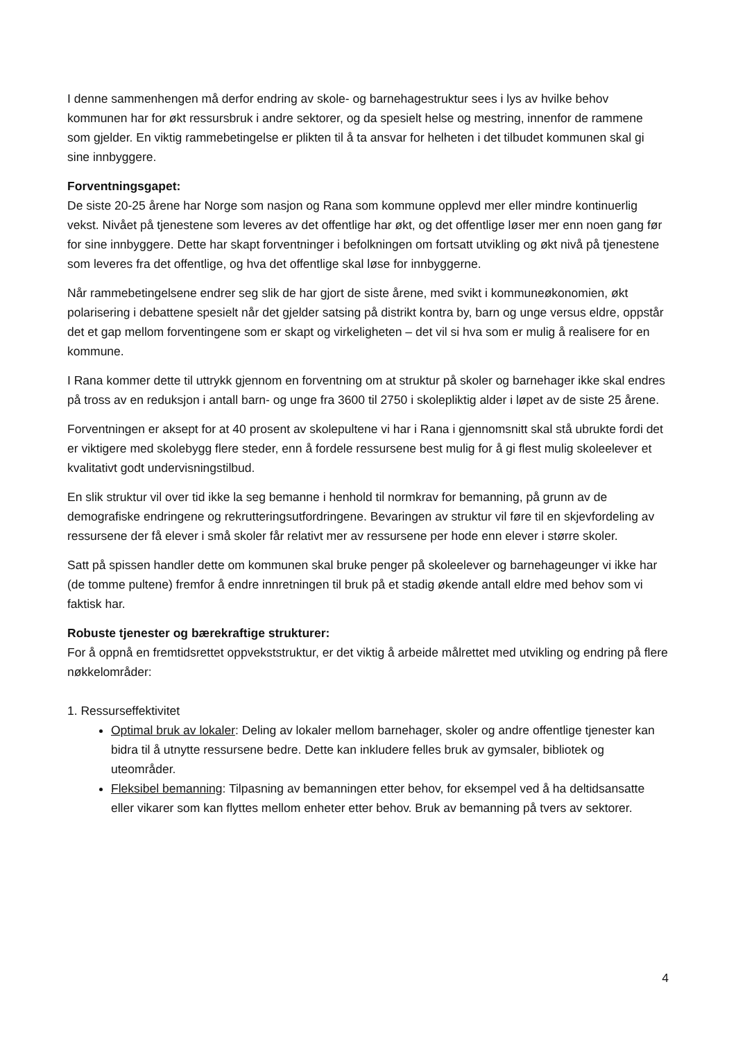I denne sammenhengen må derfor endring av skole- og barnehagestruktur sees i lys av hvilke behov kommunen har for økt ressursbruk i andre sektorer, og da spesielt helse og mestring, innenfor de rammene som gjelder. En viktig rammebetingelse er plikten til å ta ansvar for helheten i det tilbudet kommunen skal gi sine innbyggere.
Forventningsgapet:
De siste 20-25 årene har Norge som nasjon og Rana som kommune opplevd mer eller mindre kontinuerlig vekst. Nivået på tjenestene som leveres av det offentlige har økt, og det offentlige løser mer enn noen gang før for sine innbyggere. Dette har skapt forventninger i befolkningen om fortsatt utvikling og økt nivå på tjenestene som leveres fra det offentlige, og hva det offentlige skal løse for innbyggerne.
Når rammebetingelsene endrer seg slik de har gjort de siste årene, med svikt i kommuneøkonomien, økt polarisering i debattene spesielt når det gjelder satsing på distrikt kontra by, barn og unge versus eldre, oppstår det et gap mellom forventingene som er skapt og virkeligheten – det vil si hva som er mulig å realisere for en kommune.
I Rana kommer dette til uttrykk gjennom en forventning om at struktur på skoler og barnehager ikke skal endres på tross av en reduksjon i antall barn- og unge fra 3600 til 2750 i skolepliktig alder i løpet av de siste 25 årene.
Forventningen er aksept for at 40 prosent av skolepultene vi har i Rana i gjennomsnitt skal stå ubrukte fordi det er viktigere med skolebygg flere steder, enn å fordele ressursene best mulig for å gi flest mulig skoleelever et kvalitativt godt undervisningstilbud.
En slik struktur vil over tid ikke la seg bemanne i henhold til normkrav for bemanning, på grunn av de demografiske endringene og rekrutteringsutfordringene. Bevaringen av struktur vil føre til en skjevfordeling av ressursene der få elever i små skoler får relativt mer av ressursene per hode enn elever i større skoler.
Satt på spissen handler dette om kommunen skal bruke penger på skoleelever og barnehageunger vi ikke har (de tomme pultene) fremfor å endre innretningen til bruk på et stadig økende antall eldre med behov som vi faktisk har.
Robuste tjenester og bærekraftige strukturer:
For å oppnå en fremtidsrettet oppvekststruktur, er det viktig å arbeide målrettet med utvikling og endring på flere nøkkelområder:
1. Ressurseffektivitet
Optimal bruk av lokaler: Deling av lokaler mellom barnehager, skoler og andre offentlige tjenester kan bidra til å utnytte ressursene bedre. Dette kan inkludere felles bruk av gymsaler, bibliotek og uteområder.
Fleksibel bemanning: Tilpasning av bemanningen etter behov, for eksempel ved å ha deltidsansatte eller vikarer som kan flyttes mellom enheter etter behov. Bruk av bemanning på tvers av sektorer.
4